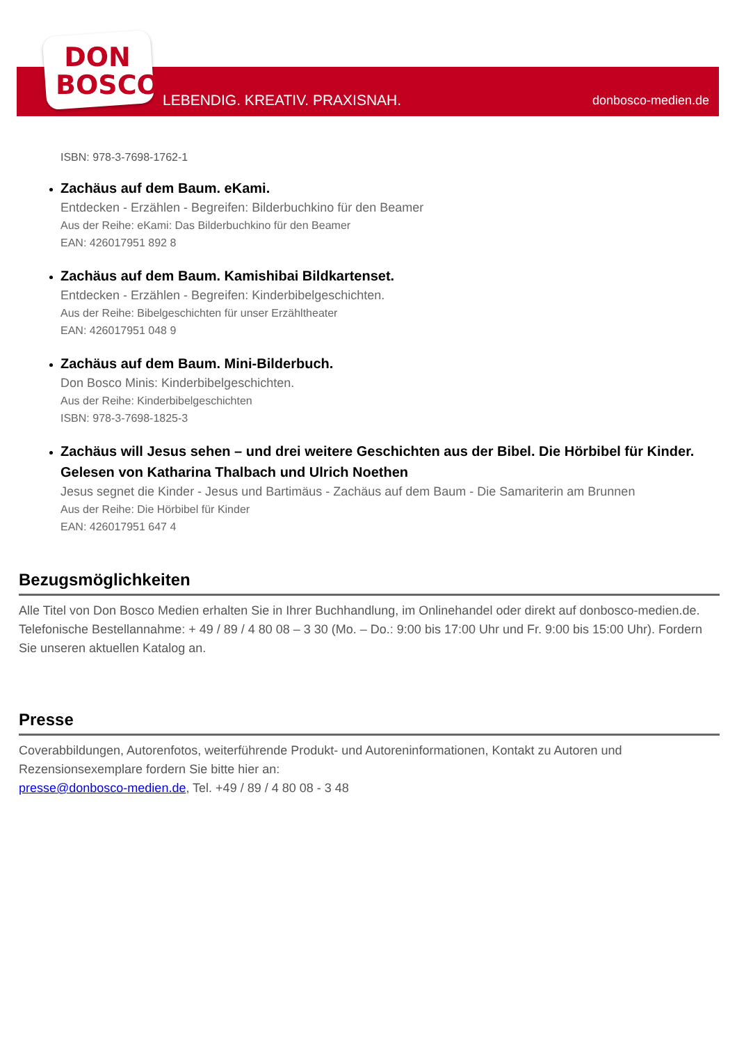DON
BOSCO
LEBENDIG. KREATIV. PRAXISNAH. donbosco-medien.de
ISBN: 978-3-7698-1762-1
Zachäus auf dem Baum. eKami.
Entdecken - Erzählen - Begreifen: Bilderbuchkino für den Beamer
Aus der Reihe: eKami: Das Bilderbuchkino für den Beamer
EAN: 426017951 892 8
Zachäus auf dem Baum. Kamishibai Bildkartenset.
Entdecken - Erzählen - Begreifen: Kinderbibelgeschichten.
Aus der Reihe: Bibelgeschichten für unser Erzähltheater
EAN: 426017951 048 9
Zachäus auf dem Baum. Mini-Bilderbuch.
Don Bosco Minis: Kinderbibelgeschichten.
Aus der Reihe: Kinderbibelgeschichten
ISBN: 978-3-7698-1825-3
Zachäus will Jesus sehen – und drei weitere Geschichten aus der Bibel. Die Hörbibel für Kinder. Gelesen von Katharina Thalbach und Ulrich Noethen
Jesus segnet die Kinder - Jesus und Bartimäus - Zachäus auf dem Baum - Die Samariterin am Brunnen
Aus der Reihe: Die Hörbibel für Kinder
EAN: 426017951 647 4
Bezugsmöglichkeiten
Alle Titel von Don Bosco Medien erhalten Sie in Ihrer Buchhandlung, im Onlinehandel oder direkt auf donbosco-medien.de. Telefonische Bestellannahme: + 49 / 89 / 4 80 08 – 3 30 (Mo. – Do.: 9:00 bis 17:00 Uhr und Fr. 9:00 bis 15:00 Uhr). Fordern Sie unseren aktuellen Katalog an.
Presse
Coverabbildungen, Autorenfotos, weiterführende Produkt- und Autoreninformationen, Kontakt zu Autoren und Rezensionsexemplare fordern Sie bitte hier an:
presse@donbosco-medien.de, Tel. +49 / 89 / 4 80 08 - 3 48